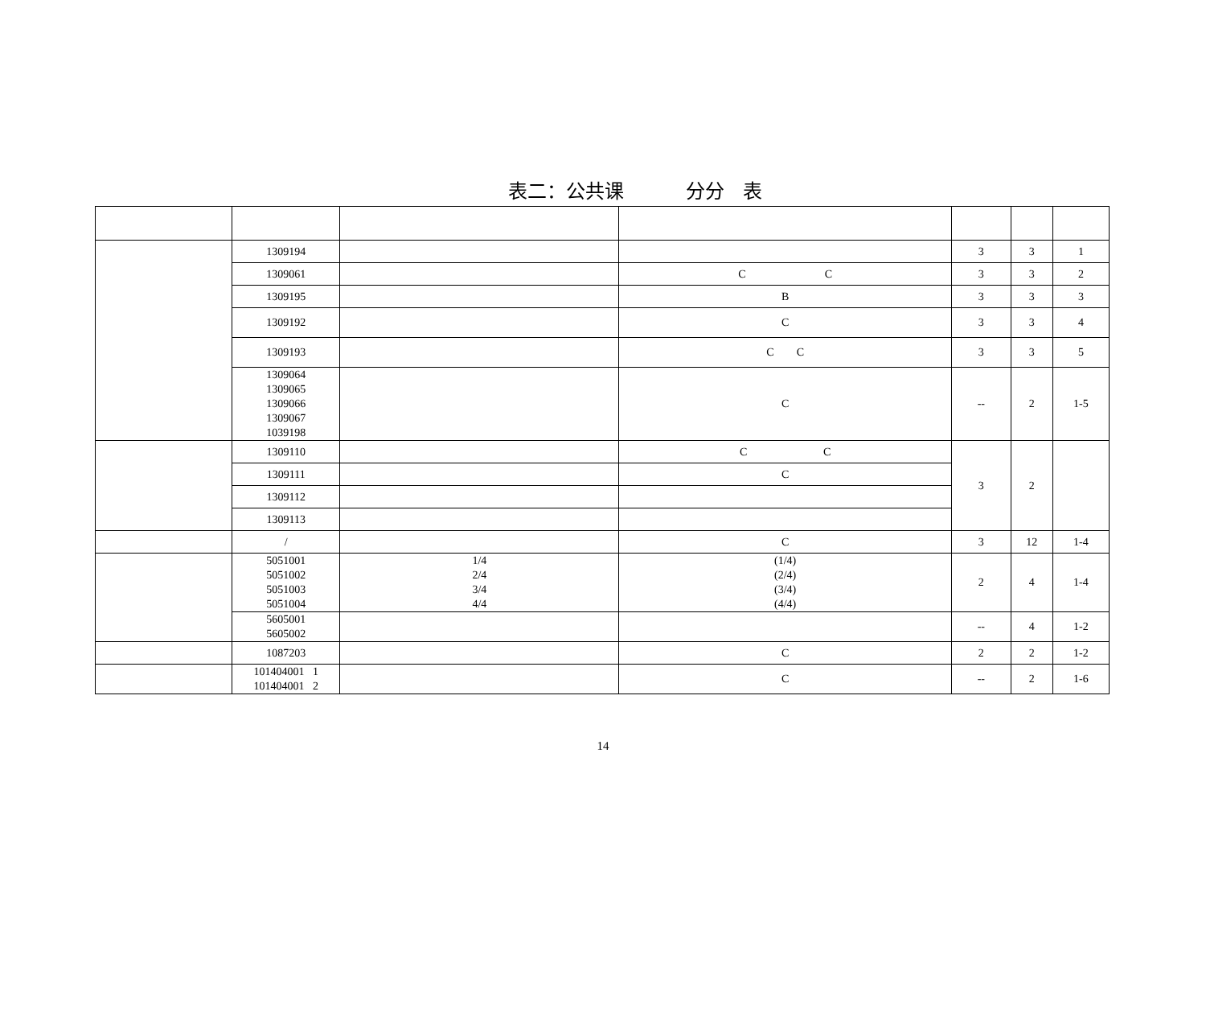表二：公共课 分分 表
| | 1309194 | | | 3 | 3 | 1 |
| | 1309061 | | C C | 3 | 3 | 2 |
| | 1309195 | | B | 3 | 3 | 3 |
| | 1309192 | | C | 3 | 3 | 4 |
| | 1309193 | | C C | 3 | 3 | 5 |
| | 1309064 1309065 1309066 1309067 1039198 | | C | -- | 2 | 1-5 |
| | 1309110 | | C C | 3 | 2 | |
| | 1309111 | | C | | | |
| | 1309112 | | | | | |
| | 1309113 | | | | | |
| | / | | C | 3 | 12 | 1-4 |
| | 5051001 5051002 5051003 5051004 | 1/4 2/4 3/4 4/4 | (1/4) (2/4) (3/4) (4/4) | 2 | 4 | 1-4 |
| | 5605001 5605002 | | | -- | 4 | 1-2 |
| | 1087203 | | C | 2 | 2 | 1-2 |
| | 101404001 1 101404001 2 | | C | -- | 2 | 1-6 |
14